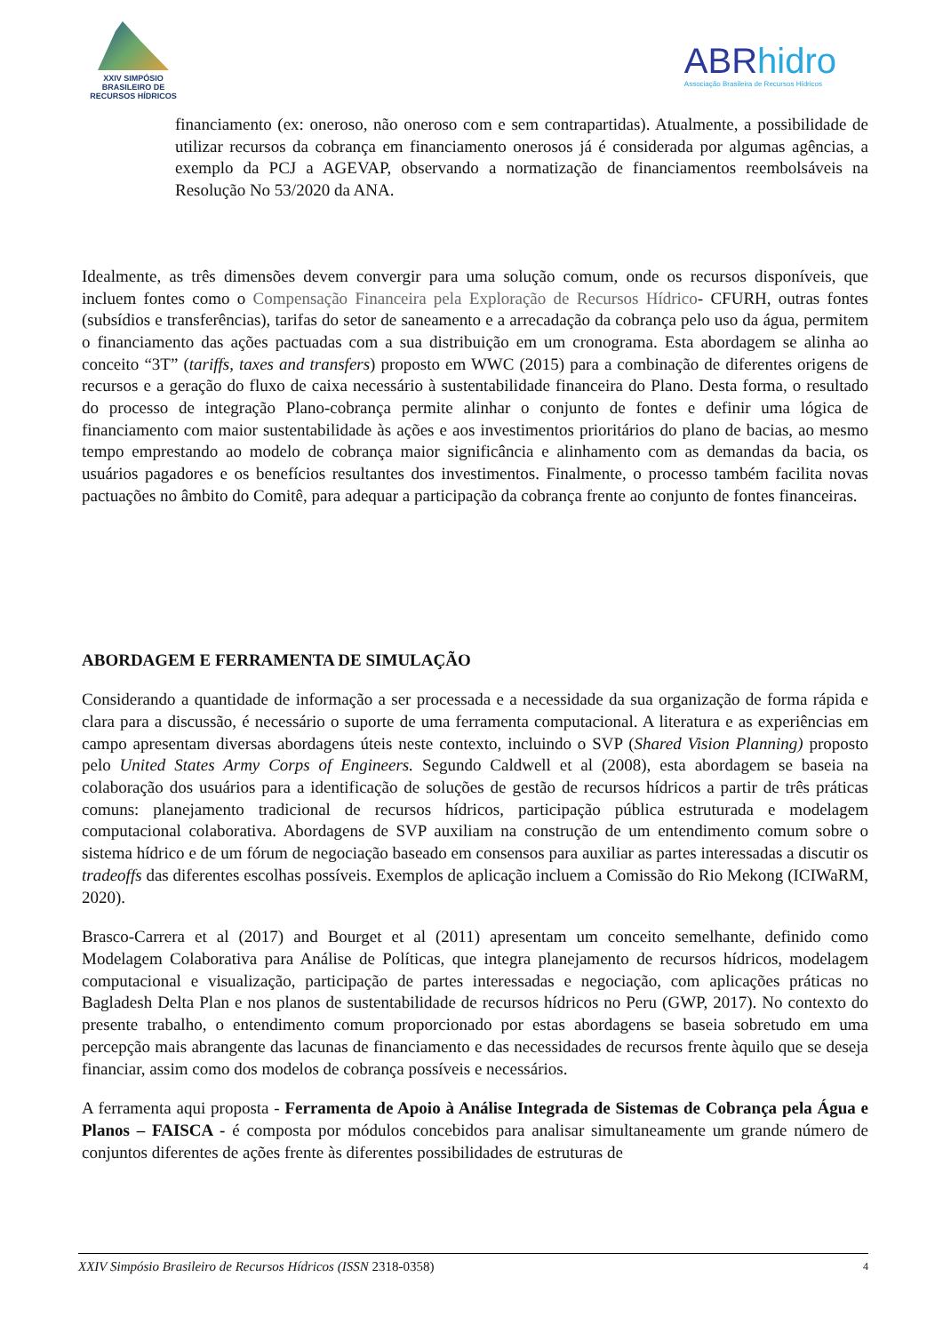XXIV SIMPÓSIO
BRASILEIRO DE
RECURSOS HÍDRICOS
ABRhidro
Associação Brasileira de Recursos Hídricos
financiamento (ex: oneroso, não oneroso com e sem contrapartidas). Atualmente, a possibilidade de utilizar recursos da cobrança em financiamento onerosos já é considerada por algumas agências, a exemplo da PCJ a AGEVAP, observando a normatização de financiamentos reembolsáveis na Resolução No 53/2020 da ANA.
Idealmente, as três dimensões devem convergir para uma solução comum, onde os recursos disponíveis, que incluem fontes como o Compensação Financeira pela Exploração de Recursos Hídrico- CFURH, outras fontes (subsídios e transferências), tarifas do setor de saneamento e a arrecadação da cobrança pelo uso da água, permitem o financiamento das ações pactuadas com a sua distribuição em um cronograma. Esta abordagem se alinha ao conceito “3T” (tariffs, taxes and transfers) proposto em WWC (2015) para a combinação de diferentes origens de recursos e a geração do fluxo de caixa necessário à sustentabilidade financeira do Plano. Desta forma, o resultado do processo de integração Plano-cobrança permite alinhar o conjunto de fontes e definir uma lógica de financiamento com maior sustentabilidade às ações e aos investimentos prioritários do plano de bacias, ao mesmo tempo emprestando ao modelo de cobrança maior significância e alinhamento com as demandas da bacia, os usuários pagadores e os benefícios resultantes dos investimentos. Finalmente, o processo também facilita novas pactuações no âmbito do Comitê, para adequar a participação da cobrança frente ao conjunto de fontes financeiras.
ABORDAGEM E FERRAMENTA DE SIMULAÇÃO
Considerando a quantidade de informação a ser processada e a necessidade da sua organização de forma rápida e clara para a discussão, é necessário o suporte de uma ferramenta computacional. A literatura e as experiências em campo apresentam diversas abordagens úteis neste contexto, incluindo o SVP (Shared Vision Planning) proposto pelo United States Army Corps of Engineers. Segundo Caldwell et al (2008), esta abordagem se baseia na colaboração dos usuários para a identificação de soluções de gestão de recursos hídricos a partir de três práticas comuns: planejamento tradicional de recursos hídricos, participação pública estruturada e modelagem computacional colaborativa. Abordagens de SVP auxiliam na construção de um entendimento comum sobre o sistema hídrico e de um fórum de negociação baseado em consensos para auxiliar as partes interessadas a discutir os tradeoffs das diferentes escolhas possíveis. Exemplos de aplicação incluem a Comissão do Rio Mekong (ICIWaRM, 2020).
Brasco-Carrera et al (2017) and Bourget et al (2011) apresentam um conceito semelhante, definido como Modelagem Colaborativa para Análise de Políticas, que integra planejamento de recursos hídricos, modelagem computacional e visualização, participação de partes interessadas e negociação, com aplicações práticas no Bagladesh Delta Plan e nos planos de sustentabilidade de recursos hídricos no Peru (GWP, 2017). No contexto do presente trabalho, o entendimento comum proporcionado por estas abordagens se baseia sobretudo em uma percepção mais abrangente das lacunas de financiamento e das necessidades de recursos frente àquilo que se deseja financiar, assim como dos modelos de cobrança possíveis e necessários.
A ferramenta aqui proposta - Ferramenta de Apoio à Análise Integrada de Sistemas de Cobrança pela Água e Planos – FAISCA - é composta por módulos concebidos para analisar simultaneamente um grande número de conjuntos diferentes de ações frente às diferentes possibilidades de estruturas de
XXIV Simpósio Brasileiro de Recursos Hídricos (ISSN 2318-0358) 4